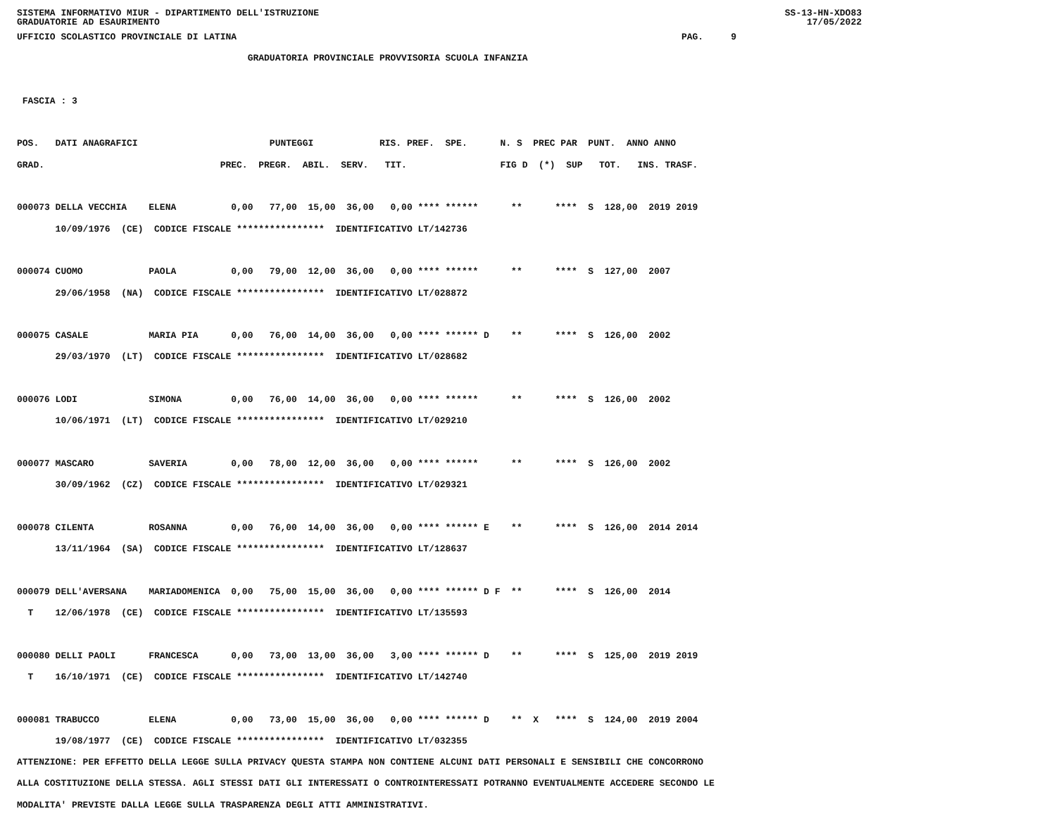SISTEMA INFORMATIVO MIUR - DIPARTIMENTO DELL'ISTRUZIONE
GRADUATORIE AD ESAURIMENTO SS-13-HN-XDO83
17/05/2022
UFFICIO SCOLASTICO PROVINCIALE DI LATINA                                                                                 PAG.     9
                                          GRADUATORIA PROVINCIALE PROVVISORIA SCUOLA INFANZIA

 FASCIA : 3

POS.   DATI ANAGRAFICI                        PUNTEGGI            RIS. PREF.  SPE.      N. S  PREC PAR  PUNT.  ANNO ANNO
GRAD.                                PREC.  PREGR.  ABIL.  SERV.   TIT.                 FIG D  (*)  SUP   TOT.   INS. TRASF.

000073 DELLA VECCHIA    ELENA          0,00   77,00  15,00  36,00   0,00 **** ******      **      ****  S  128,00  2019 2019
       10/09/1976  (CE)  CODICE FISCALE ****************  IDENTIFICATIVO LT/142736

000074 CUOMO            PAOLA          0,00   79,00  12,00  36,00   0,00 **** ******      **      ****  S  127,00  2007
       29/06/1958  (NA)  CODICE FISCALE ****************  IDENTIFICATIVO LT/028872

000075 CASALE           MARIA PIA      0,00   76,00  14,00  36,00   0,00 **** ****** D    **      ****  S  126,00  2002
       29/03/1970  (LT)  CODICE FISCALE ****************  IDENTIFICATIVO LT/028682

000076 LODI             SIMONA         0,00   76,00  14,00  36,00   0,00 **** ******      **      ****  S  126,00  2002
       10/06/1971  (LT)  CODICE FISCALE ****************  IDENTIFICATIVO LT/029210

000077 MASCARO          SAVERIA        0,00   78,00  12,00  36,00   0,00 **** ******      **      ****  S  126,00  2002
       30/09/1962  (CZ)  CODICE FISCALE ****************  IDENTIFICATIVO LT/029321

000078 CILENTA          ROSANNA        0,00   76,00  14,00  36,00   0,00 **** ****** E    **      ****  S  126,00  2014 2014
       13/11/1964  (SA)  CODICE FISCALE ****************  IDENTIFICATIVO LT/128637

000079 DELL'AVERSANA    MARIADOMENICA  0,00   75,00  15,00  36,00   0,00 **** ****** D F  **      ****  S  126,00  2014
  T    12/06/1978  (CE)  CODICE FISCALE ****************  IDENTIFICATIVO LT/135593

000080 DELLI PAOLI      FRANCESCA      0,00   73,00  13,00  36,00   3,00 **** ****** D    **      ****  S  125,00  2019 2019
  T    16/10/1971  (CE)  CODICE FISCALE ****************  IDENTIFICATIVO LT/142740

000081 TRABUCCO         ELENA          0,00   73,00  15,00  36,00   0,00 **** ****** D    **  X   ****  S  124,00  2019 2004
       19/08/1977  (CE)  CODICE FISCALE ****************  IDENTIFICATIVO LT/032355
ATTENZIONE: PER EFFETTO DELLA LEGGE SULLA PRIVACY QUESTA STAMPA NON CONTIENE ALCUNI DATI PERSONALI E SENSIBILI CHE CONCORRONO
ALLA COSTITUZIONE DELLA STESSA. AGLI STESSI DATI GLI INTERESSATI O CONTROINTERESSATI POTRANNO EVENTUALMENTE ACCEDERE SECONDO LE
MODALITA' PREVISTE DALLA LEGGE SULLA TRASPARENZA DEGLI ATTI AMMINISTRATIVI.